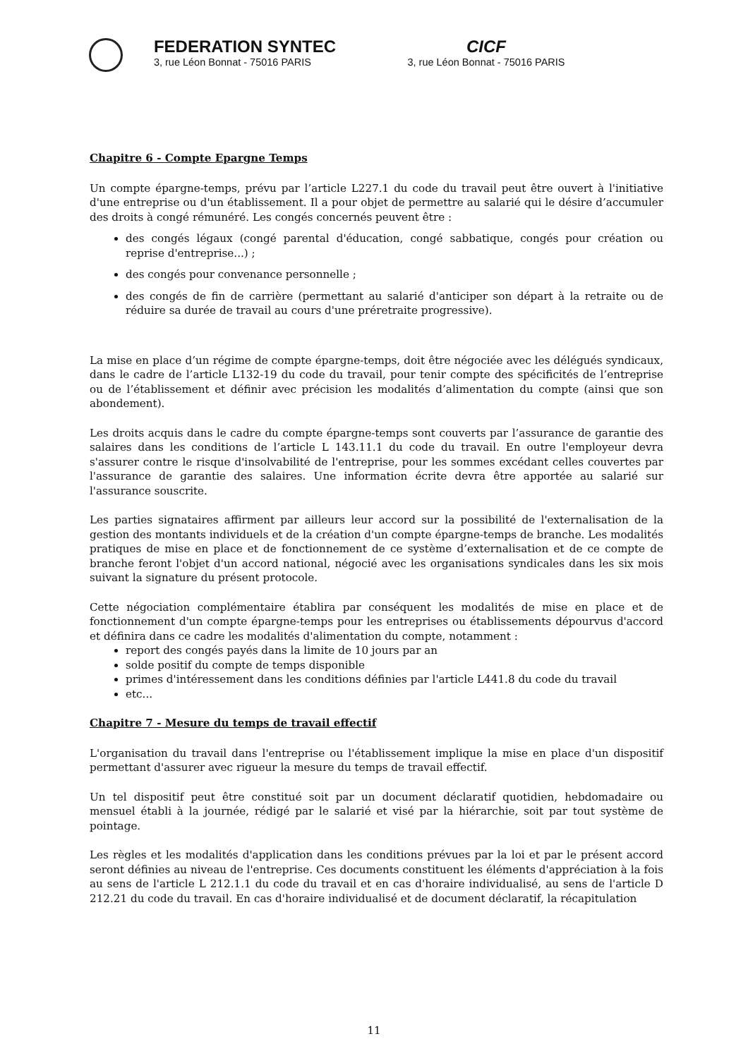FEDERATION SYNTEC
3, rue Léon Bonnat - 75016 PARIS
CICF
3, rue Léon Bonnat - 75016 PARIS
Chapitre 6 - Compte Epargne Temps
Un compte épargne-temps, prévu par l’article L227.1 du code du travail peut être ouvert à l'initiative d'une entreprise ou d'un établissement. Il a pour objet de permettre au salarié qui le désire d’accumuler des droits à congé rémunéré. Les congés concernés peuvent être :
des congés légaux (congé parental d'éducation, congé sabbatique, congés pour création ou reprise d'entreprise...) ;
des congés pour convenance personnelle ;
des congés de fin de carrière (permettant au salarié d'anticiper son départ à la retraite ou de réduire sa durée de travail au cours d'une préretraite progressive).
La mise en place d’un régime de compte épargne-temps, doit être négociée avec les délégués syndicaux, dans le cadre de l’article L132-19 du code du travail, pour tenir compte des spécificités de l’entreprise ou de l’établissement et définir avec précision les modalités d’alimentation du compte (ainsi que son abondement).
Les droits acquis dans le cadre du compte épargne-temps sont couverts par l’assurance de garantie des salaires dans les conditions de l’article L 143.11.1 du code du travail. En outre l'employeur devra s'assurer contre le risque d'insolvabilité de l'entreprise, pour les sommes excédant celles couvertes par l'assurance de garantie des salaires. Une information écrite devra être apportée au salarié sur l'assurance souscrite.
Les parties signataires affirment par ailleurs leur accord sur la possibilité de l'externalisation de la gestion des montants individuels et de la création d'un compte épargne-temps de branche. Les modalités pratiques de mise en place et de fonctionnement de ce système d’externalisation et de ce compte de branche feront l'objet d'un accord national, négocié avec les organisations syndicales dans les six mois suivant la signature du présent protocole.
Cette négociation complémentaire établira par conséquent les modalités de mise en place et de fonctionnement d'un compte épargne-temps pour les entreprises ou établissements dépourvus d'accord et définira dans ce cadre les modalités d'alimentation du compte, notamment :
report des congés payés dans la limite de 10 jours par an
solde positif du compte de temps disponible
primes d'intéressement dans les conditions définies par l'article L441.8 du code du travail
etc...
Chapitre 7 - Mesure du temps de travail effectif
L'organisation du travail dans l'entreprise ou l'établissement implique la mise en place d'un dispositif permettant d'assurer avec rigueur la mesure du temps de travail effectif.
Un tel dispositif peut être constitué soit par un document déclaratif quotidien, hebdomadaire ou mensuel établi à la journée, rédigé par le salarié et visé par la hiérarchie, soit par tout système de pointage.
Les règles et les modalités d'application dans les conditions prévues par la loi et par le présent accord seront définies au niveau de l'entreprise. Ces documents constituent les éléments d'appréciation à la fois au sens de l'article L 212.1.1 du code du travail et en cas d'horaire individualisé, au sens de l'article D 212.21 du code du travail. En cas d'horaire individualisé et de document déclaratif, la récapitulation
11